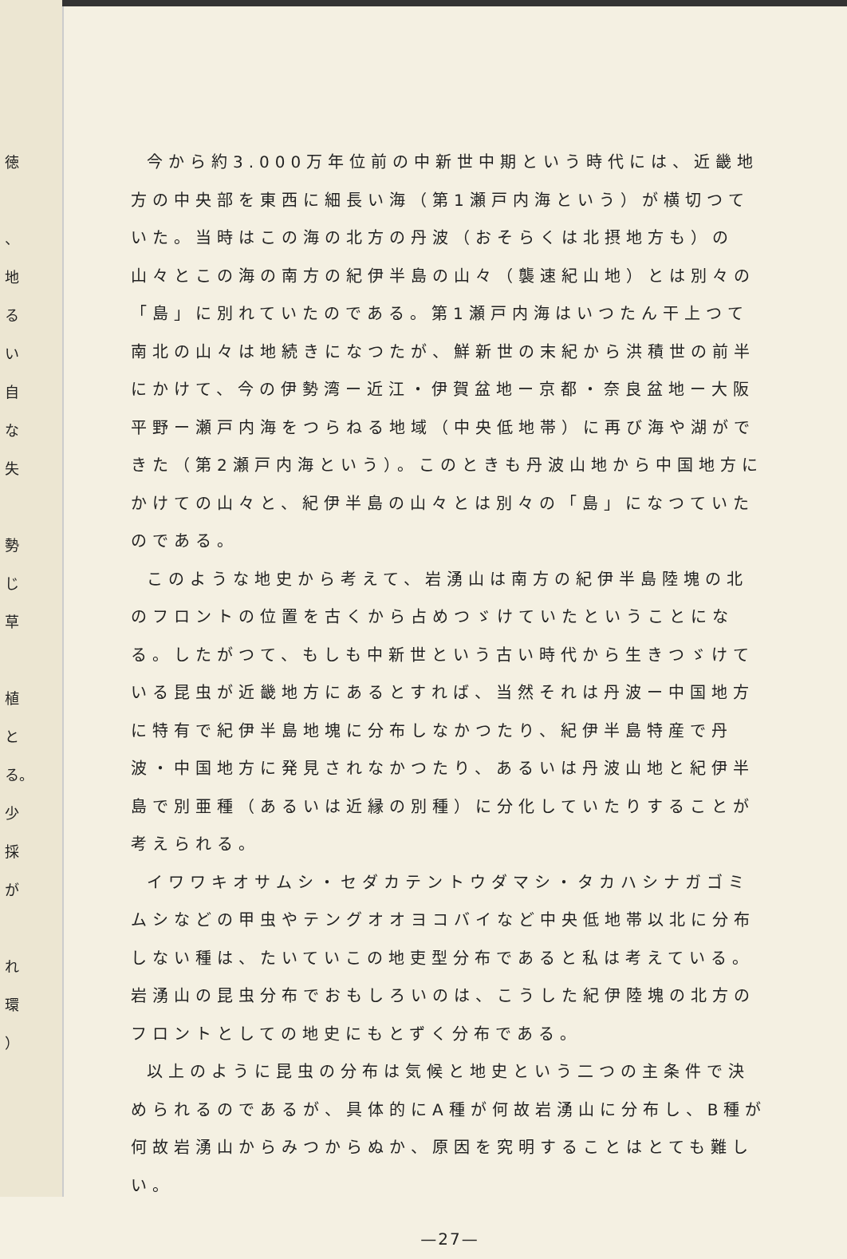徳
、
地
る
い
自
な
失
勢
じ
草
植
と
る。
少
採
が
れ
環
）
今から約3.000万年位前の中新世中期という時代には、近畿地方の中央部を東西に細長い海（第1瀬戸内海という）が横切つていた。当時はこの海の北方の丹波（おそらくは北摂地方も）の山々とこの海の南方の紀伊半島の山々（襲速紀山地）とは別々の「島」に別れていたのである。第1瀬戸内海はいつたん干上つて南北の山々は地続きになつたが、鮮新世の末紀から洪積世の前半にかけて、今の伊勢湾ー近江・伊賀盆地ー京都・奈良盆地ー大阪平野ー瀬戸内海をつらねる地域（中央低地帯）に再び海や湖ができた（第2瀬戸内海という）。このときも丹波山地から中国地方にかけての山々と、紀伊半島の山々とは別々の「島」になつていたのである。
このような地史から考えて、岩湧山は南方の紀伊半島陸塊の北のフロントの位置を古くから占めつゞけていたということになる。したがつて、もしも中新世という古い時代から生きつゞけている昆虫が近畿地方にあるとすれば、当然それは丹波ー中国地方に特有で紀伊半島地塊に分布しなかつたり、紀伊半島特産で丹波・中国地方に発見されなかつたり、あるいは丹波山地と紀伊半島で別亜種（あるいは近縁の別種）に分化していたりすることが考えられる。
イワワキオサムシ・セダカテントウダマシ・タカハシナガゴミムシなどの甲虫やテングオオヨコバイなど中央低地帯以北に分布しない種は、たいていこの地吏型分布であると私は考えている。岩湧山の昆虫分布でおもしろいのは、こうした紀伊陸塊の北方のフロントとしての地史にもとずく分布である。
以上のように昆虫の分布は気候と地史という二つの主条件で決められるのであるが、具体的にA種が何故岩湧山に分布し、B種が何故岩湧山からみつからぬか、原因を究明することはとても難しい。
—27—